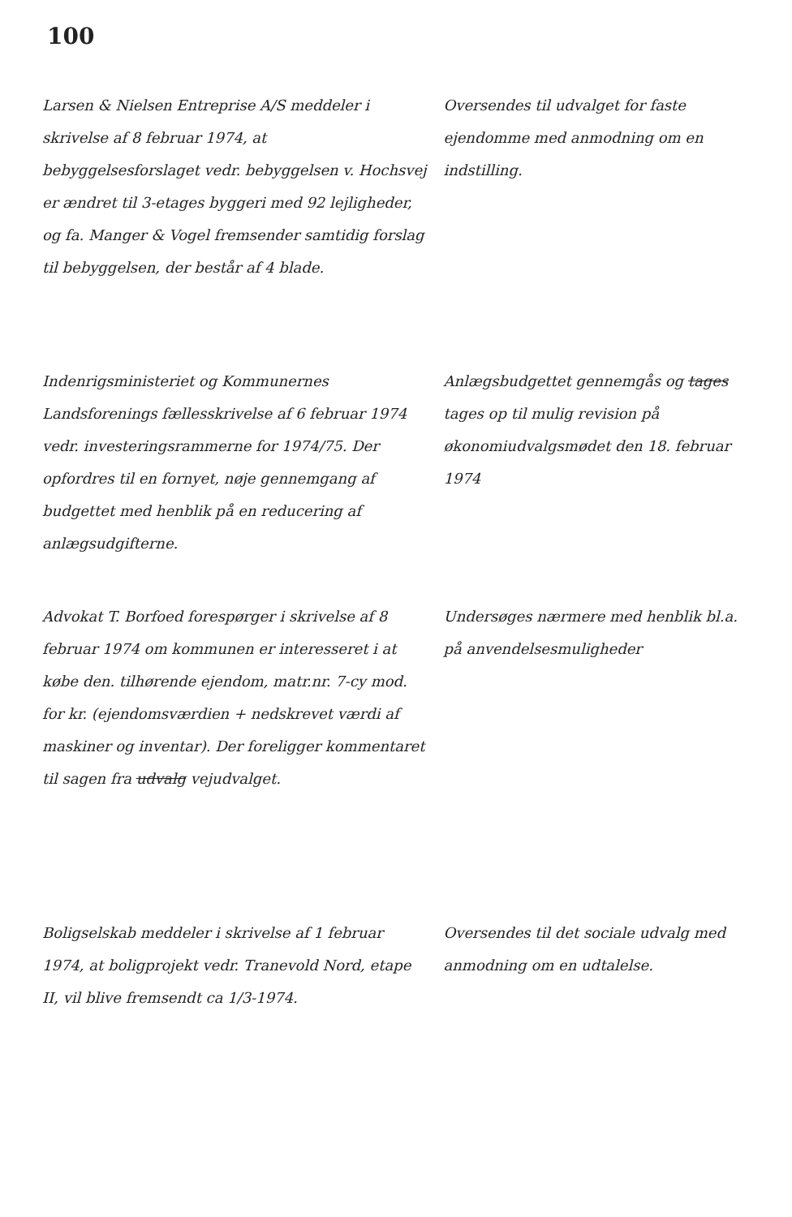100
Larsen & Nielsen Entreprise A/S meddeler i skrivelse af 8 februar 1974, at bebyggelsesforslaget vedr. bebyggelsen v. Hochsvej er ændret til 3-etages byggeri med 92 lejligheder, og fa. Manger & Vogel fremsender samtidig forslag til bebyggelsen, der består af 4 blade.
Oversendes til udvalget for faste ejendomme med anmodning om en indstilling.
Indenrigsministeriet og Kommunernes Landsforenings fællesskrivelse af 6 februar 1974 vedr. investeringsrammerne for 1974/75. Der opfordres til en fornyet, nøje gennemgang af budgettet med henblik på en reducering af anlægsudgifterne.
Anlægsbudgettet gennemgås og tages tages op til mulig revision på økonomiudvalgsmødet den 18. februar 1974
Advokat T. Borfoed forespørger i skrivelse af 8 februar 1974 om kommunen er interesseret i at købe den. tilhørende ejendom, matr.nr. 7-cy mod. for kr. (ejendomsværdien + nedskrevet værdi af maskiner og inventar). Der foreligger kommentaret til sagen fra udvalg vejudvalget.
Undersøges nærmere med henblik bl.a. på anvendelsesmuligheder
Boligselskab meddeler i skrivelse af 1 februar 1974, at boligprojekt vedr. Tranevold Nord, etape II, vil blive fremsendt ca 1/3-1974.
Oversendes til det sociale udvalg med anmodning om en udtalelse.